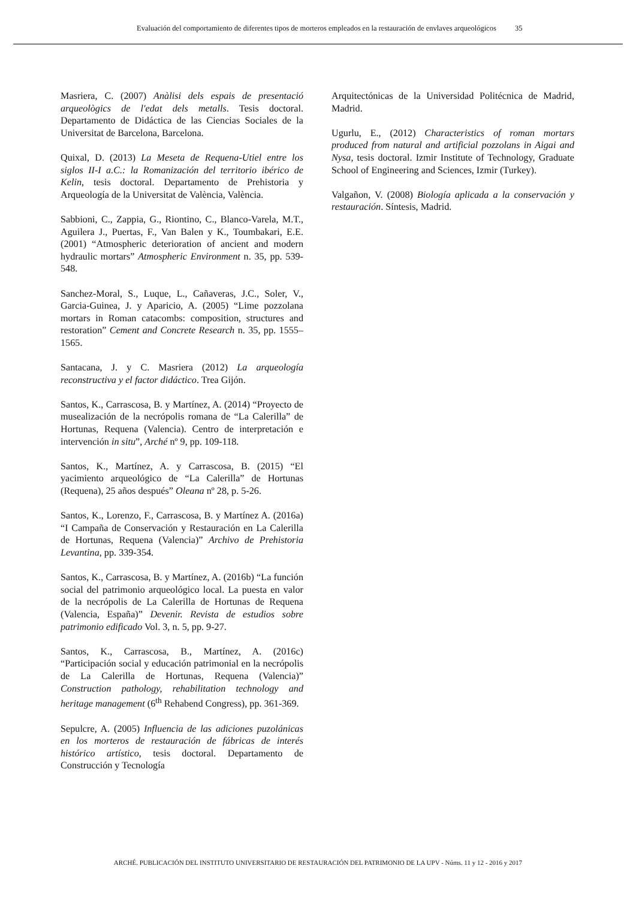Evaluación del comportamiento de diferentes tipos de morteros empleados en la restauración de envlaves arqueológicos 35
Masriera, C. (2007) Anàlisi dels espais de presentació arqueològics de l'edat dels metalls. Tesis doctoral. Departamento de Didáctica de las Ciencias Sociales de la Universitat de Barcelona, Barcelona.
Quixal, D. (2013) La Meseta de Requena-Utiel entre los siglos II-I a.C.: la Romanización del territorio ibérico de Kelin, tesis doctoral. Departamento de Prehistoria y Arqueología de la Universitat de València, València.
Sabbioni, C., Zappia, G., Riontino, C., Blanco-Varela, M.T., Aguilera J., Puertas, F., Van Balen y K., Toumbakari, E.E. (2001) “Atmospheric deterioration of ancient and modern hydraulic mortars” Atmospheric Environment n. 35, pp. 539-548.
Sanchez-Moral, S., Luque, L., Cañaveras, J.C., Soler, V., Garcia-Guinea, J. y Aparicio, A. (2005) “Lime pozzolana mortars in Roman catacombs: composition, structures and restoration” Cement and Concrete Research n. 35, pp. 1555– 1565.
Santacana, J. y C. Masriera (2012) La arqueología reconstructiva y el factor didáctico. Trea Gijón.
Santos, K., Carrascosa, B. y Martínez, A. (2014) “Proyecto de musealización de la necrópolis romana de “La Calerilla” de Hortunas, Requena (Valencia). Centro de interpretación e intervención in situ”, Arché nº 9, pp. 109-118.
Santos, K., Martínez, A. y Carrascosa, B. (2015) “El yacimiento arqueológico de “La Calerilla” de Hortunas (Requena), 25 años después” Oleana nº 28, p. 5-26.
Santos, K., Lorenzo, F., Carrascosa, B. y Martínez A. (2016a) “I Campaña de Conservación y Restauración en La Calerilla de Hortunas, Requena (Valencia)” Archivo de Prehistoria Levantina, pp. 339-354.
Santos, K., Carrascosa, B. y Martínez, A. (2016b) “La función social del patrimonio arqueológico local. La puesta en valor de la necrópolis de La Calerilla de Hortunas de Requena (Valencia, España)” Devenir. Revista de estudios sobre patrimonio edificado Vol. 3, n. 5, pp. 9-27.
Santos, K., Carrascosa, B., Martínez, A. (2016c) “Participación social y educación patrimonial en la necrópolis de La Calerilla de Hortunas, Requena (Valencia)” Construction pathology, rehabilitation technology and heritage management (6<sup>th</sup> Rehabend Congress), pp. 361-369.
Sepulcre, A. (2005) Influencia de las adiciones puzolánicas en los morteros de restauración de fábricas de interés histórico artístico, tesis doctoral. Departamento de Construcción y Tecnología
Arquitectónicas de la Universidad Politécnica de Madrid, Madrid.
Ugurlu, E., (2012) Characteristics of roman mortars produced from natural and artificial pozzolans in Aigai and Nysa, tesis doctoral. Izmir Institute of Technology, Graduate School of Engineering and Sciences, Izmir (Turkey).
Valgañon, V. (2008) Biología aplicada a la conservación y restauración. Síntesis, Madrid.
ARCHÉ. PUBLICACIÓN DEL INSTITUTO UNIVERSITARIO DE RESTAURACIÓN DEL PATRIMONIO DE LA UPV - Núms. 11 y 12 - 2016 y 2017